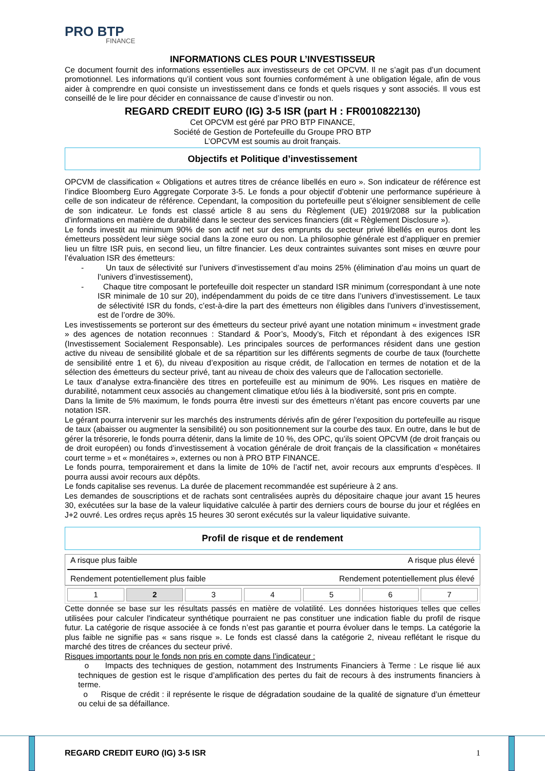PRO BTP
FINANCE
INFORMATIONS CLES POUR L’INVESTISSEUR
Ce document fournit des informations essentielles aux investisseurs de cet OPCVM. Il ne s’agit pas d’un document promotionnel. Les informations qu’il contient vous sont fournies conformément à une obligation légale, afin de vous aider à comprendre en quoi consiste un investissement dans ce fonds et quels risques y sont associés. Il vous est conseillé de le lire pour décider en connaissance de cause d’investir ou non.
REGARD CREDIT EURO (IG) 3-5 ISR (part H : FR0010822130)
Cet OPCVM est géré par PRO BTP FINANCE,
Société de Gestion de Portefeuille du Groupe PRO BTP
L’OPCVM est soumis au droit français.
Objectifs et Politique d’investissement
OPCVM de classification « Obligations et autres titres de créance libellés en euro ». Son indicateur de référence est l’indice Bloomberg Euro Aggregate Corporate 3-5. Le fonds a pour objectif d’obtenir une performance supérieure à celle de son indicateur de référence. Cependant, la composition du portefeuille peut s’éloigner sensiblement de celle de son indicateur. Le fonds est classé article 8 au sens du Règlement (UE) 2019/2088 sur la publication d’informations en matière de durabilité dans le secteur des services financiers (dit « Règlement Disclosure »).
Le fonds investit au minimum 90% de son actif net sur des emprunts du secteur privé libellés en euros dont les émetteurs possèdent leur siège social dans la zone euro ou non. La philosophie générale est d’appliquer en premier lieu un filtre ISR puis, en second lieu, un filtre financier. Les deux contraintes suivantes sont mises en œuvre pour l’évaluation ISR des émetteurs:
- Un taux de sélectivité sur l’univers d’investissement d’au moins 25% (élimination d’au moins un quart de l’univers d’investissement),
- Chaque titre composant le portefeuille doit respecter un standard ISR minimum (correspondant à une note ISR minimale de 10 sur 20), indépendamment du poids de ce titre dans l’univers d’investissement. Le taux de sélectivité ISR du fonds, c’est-à-dire la part des émetteurs non éligibles dans l’univers d’investissement, est de l’ordre de 30%.
Les investissements se porteront sur des émetteurs du secteur privé ayant une notation minimum « investment grade » des agences de notation reconnues : Standard & Poor’s, Moody’s, Fitch et répondant à des exigences ISR (Investissement Socialement Responsable). Les principales sources de performances résident dans une gestion active du niveau de sensibilité globale et de sa répartition sur les différents segments de courbe de taux (fourchette de sensibilité entre 1 et 6), du niveau d’exposition au risque crédit, de l’allocation en termes de notation et de la sélection des émetteurs du secteur privé, tant au niveau de choix des valeurs que de l’allocation sectorielle.
Le taux d’analyse extra-financière des titres en portefeuille est au minimum de 90%. Les risques en matière de durabilité, notamment ceux associés au changement climatique et/ou liés à la biodiversité, sont pris en compte.
Dans la limite de 5% maximum, le fonds pourra être investi sur des émetteurs n’étant pas encore couverts par une notation ISR.
Le gérant pourra intervenir sur les marchés des instruments dérivés afin de gérer l’exposition du portefeuille au risque de taux (abaisser ou augmenter la sensibilité) ou son positionnement sur la courbe des taux. En outre, dans le but de gérer la trésorerie, le fonds pourra détenir, dans la limite de 10 %, des OPC, qu’ils soient OPCVM (de droit français ou de droit européen) ou fonds d’investissement à vocation générale de droit français de la classification « monétaires court terme » et « monétaires », externes ou non à PRO BTP FINANCE.
Le fonds pourra, temporairement et dans la limite de 10% de l’actif net, avoir recours aux emprunts d’espèces. Il pourra aussi avoir recours aux dépôts.
Le fonds capitalise ses revenus. La durée de placement recommandée est supérieure à 2 ans.
Les demandes de souscriptions et de rachats sont centralisées auprès du dépositaire chaque jour avant 15 heures 30, exécutées sur la base de la valeur liquidative calculée à partir des derniers cours de bourse du jour et réglées en J+2 ouvré. Les ordres reçus après 15 heures 30 seront exécutés sur la valeur liquidative suivante.
Profil de risque et de rendement
A risque plus faible A risque plus élevé
Rendement potentiellement plus faible Rendement potentiellement plus élevé
| 1 | 2 | 3 | 4 | 5 | 6 | 7 |
Cette donnée se base sur les résultats passés en matière de volatilité. Les données historiques telles que celles utilisées pour calculer l'indicateur synthétique pourraient ne pas constituer une indication fiable du profil de risque futur. La catégorie de risque associée à ce fonds n’est pas garantie et pourra évoluer dans le temps. La catégorie la plus faible ne signifie pas « sans risque ». Le fonds est classé dans la catégorie 2, niveau reflétant le risque du marché des titres de créances du secteur privé.
Risques importants pour le fonds non pris en compte dans l’indicateur :
o Impacts des techniques de gestion, notamment des Instruments Financiers à Terme : Le risque lié aux techniques de gestion est le risque d’amplification des pertes du fait de recours à des instruments financiers à terme.
o Risque de crédit : il représente le risque de dégradation soudaine de la qualité de signature d’un émetteur ou celui de sa défaillance.
REGARD CREDIT EURO (IG) 3-5 ISR 1